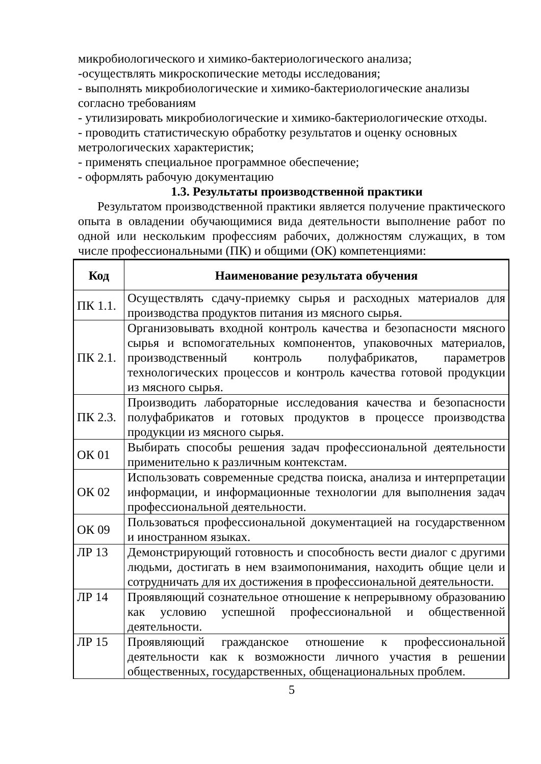микробиологического и химико-бактериологического анализа;
-осуществлять микроскопические методы исследования;
- выполнять микробиологические и химико-бактериологические анализы согласно требованиям
- утилизировать микробиологические и химико-бактериологические отходы.
- проводить статистическую обработку результатов и оценку основных метрологических характеристик;
- применять специальное программное обеспечение;
- оформлять рабочую документацию
1.3. Результаты производственной практики
Результатом производственной практики является получение практического опыта в овладении обучающимися вида деятельности выполнение работ по одной или нескольким профессиям рабочих, должностям служащих, в том числе профессиональными (ПК) и общими (ОК) компетенциями:
| Код | Наименование результата обучения |
| --- | --- |
| ПК 1.1. | Осуществлять сдачу-приемку сырья и расходных материалов для производства продуктов питания из мясного сырья. |
| ПК 2.1. | Организовывать входной контроль качества и безопасности мясного сырья и вспомогательных компонентов, упаковочных материалов, производственный контроль полуфабрикатов, параметров технологических процессов и контроль качества готовой продукции из мясного сырья. |
| ПК 2.3. | Производить лабораторные исследования качества и безопасности полуфабрикатов и готовых продуктов в процессе производства продукции из мясного сырья. |
| ОК 01 | Выбирать способы решения задач профессиональной деятельности применительно к различным контекстам. |
| ОК 02 | Использовать современные средства поиска, анализа и интерпретации информации, и информационные технологии для выполнения задач профессиональной деятельности. |
| ОК 09 | Пользоваться профессиональной документацией на государственном и иностранном языках. |
| ЛР 13 | Демонстрирующий готовность и способность вести диалог с другими людьми, достигать в нем взаимопонимания, находить общие цели и сотрудничать для их достижения в профессиональной деятельности. |
| ЛР 14 | Проявляющий сознательное отношение к непрерывному образованию как условию успешной профессиональной и общественной деятельности. |
| ЛР 15 | Проявляющий гражданское отношение к профессиональной деятельности как к возможности личного участия в решении общественных, государственных, общенациональных проблем. |
5